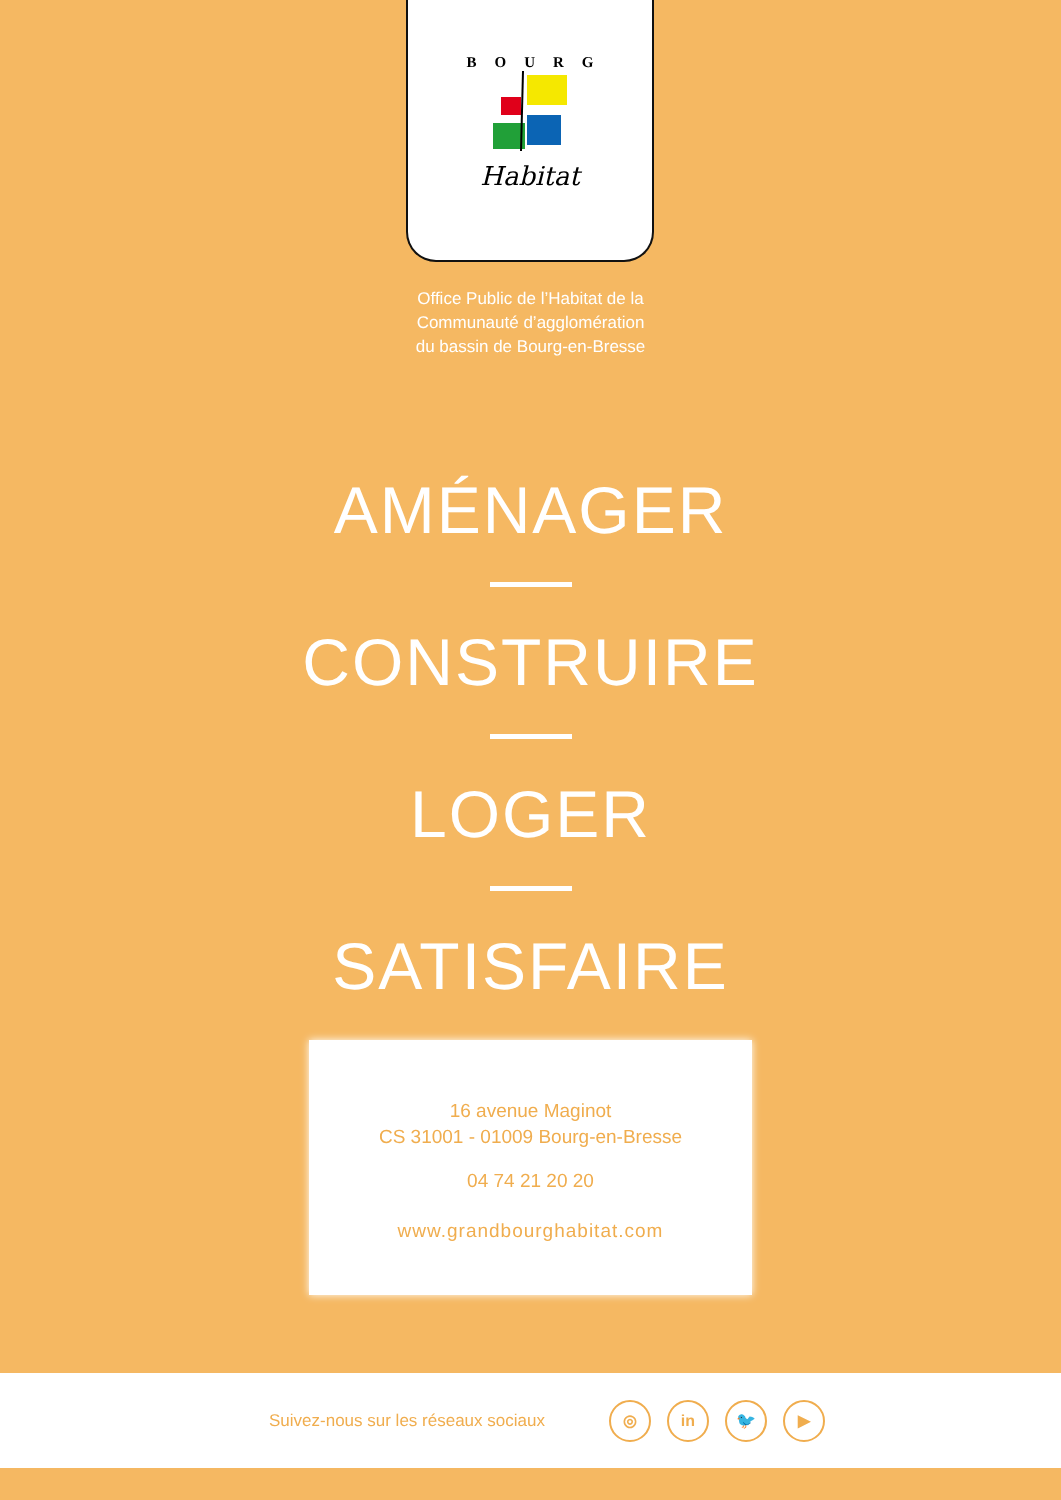BOURG
Habitat
Office Public de l’Habitat de la
Communauté d’agglomération
du bassin de Bourg-en-Bresse
AMÉNAGER
CONSTRUIRE
LOGER
SATISFAIRE
16 avenue Maginot
CS 31001 - 01009 Bourg-en-Bresse
04 74 21 20 20
www.grandbourghabitat.com
Suivez-nous sur les réseaux sociaux
◎ in 🐦 ▶